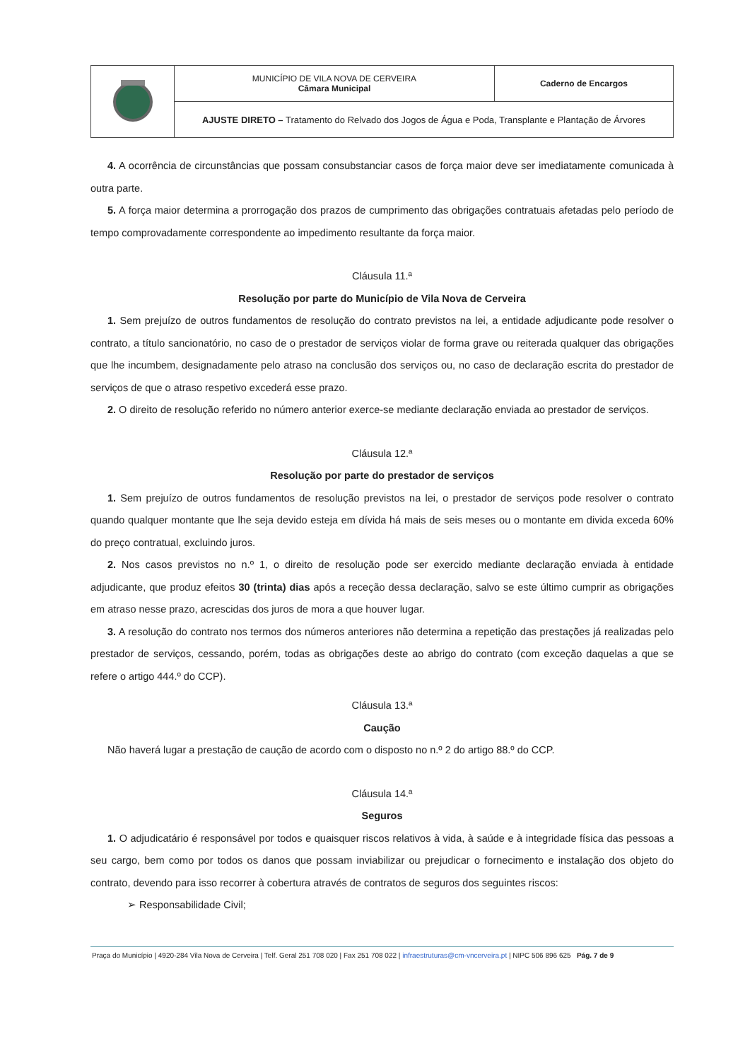| | MUNICÍPIO DE VILA NOVA DE CERVEIRA Câmara Municipal | Caderno de Encargos |
| | AJUSTE DIRETO – Tratamento do Relvado dos Jogos de Água e Poda, Transplante e Plantação de Árvores | |
4. A ocorrência de circunstâncias que possam consubstanciar casos de força maior deve ser imediatamente comunicada à outra parte.
5. A força maior determina a prorrogação dos prazos de cumprimento das obrigações contratuais afetadas pelo período de tempo comprovadamente correspondente ao impedimento resultante da força maior.
Cláusula 11.ª
Resolução por parte do Município de Vila Nova de Cerveira
1. Sem prejuízo de outros fundamentos de resolução do contrato previstos na lei, a entidade adjudicante pode resolver o contrato, a título sancionatório, no caso de o prestador de serviços violar de forma grave ou reiterada qualquer das obrigações que lhe incumbem, designadamente pelo atraso na conclusão dos serviços ou, no caso de declaração escrita do prestador de serviços de que o atraso respetivo excederá esse prazo.
2. O direito de resolução referido no número anterior exerce-se mediante declaração enviada ao prestador de serviços.
Cláusula 12.ª
Resolução por parte do prestador de serviços
1. Sem prejuízo de outros fundamentos de resolução previstos na lei, o prestador de serviços pode resolver o contrato quando qualquer montante que lhe seja devido esteja em dívida há mais de seis meses ou o montante em divida exceda 60% do preço contratual, excluindo juros.
2. Nos casos previstos no n.º 1, o direito de resolução pode ser exercido mediante declaração enviada à entidade adjudicante, que produz efeitos 30 (trinta) dias após a receção dessa declaração, salvo se este último cumprir as obrigações em atraso nesse prazo, acrescidas dos juros de mora a que houver lugar.
3. A resolução do contrato nos termos dos números anteriores não determina a repetição das prestações já realizadas pelo prestador de serviços, cessando, porém, todas as obrigações deste ao abrigo do contrato (com exceção daquelas a que se refere o artigo 444.º do CCP).
Cláusula 13.ª
Caução
Não haverá lugar a prestação de caução de acordo com o disposto no n.º 2 do artigo 88.º do CCP.
Cláusula 14.ª
Seguros
1. O adjudicatário é responsável por todos e quaisquer riscos relativos à vida, à saúde e à integridade física das pessoas a seu cargo, bem como por todos os danos que possam inviabilizar ou prejudicar o fornecimento e instalação dos objeto do contrato, devendo para isso recorrer à cobertura através de contratos de seguros dos seguintes riscos:
➢ Responsabilidade Civil;
Praça do Município | 4920-284 Vila Nova de Cerveira | Telf. Geral 251 708 020 | Fax 251 708 022 | infraestruturas@cm-vncerveira.pt | NIPC 506 896 625 Pág. 7 de 9